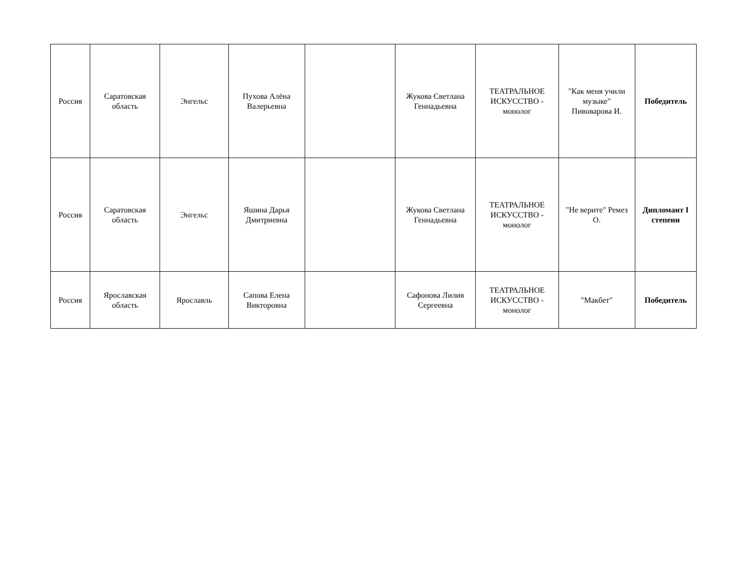| Россия | Саратовская область | Энгельс | Пухова Алёна Валерьевна | | Жукова Светлана Геннадьевна | ТЕАТРАЛЬНОЕ ИСКУССТВО - монолог | "Как меня учили музыке" Пивоварова И. | Победитель |
| Россия | Саратовская область | Энгельс | Яшина Дарья Дмитриевна | | Жукова Светлана Геннадьевна | ТЕАТРАЛЬНОЕ ИСКУССТВО - монолог | "Не верите" Ремез О. | Дипломант I степени |
| Россия | Ярославская область | Ярославль | Сапова Елена Викторовна | | Сафонова Лилия Сергеевна | ТЕАТРАЛЬНОЕ ИСКУССТВО - монолог | "Макбет" | Победитель |